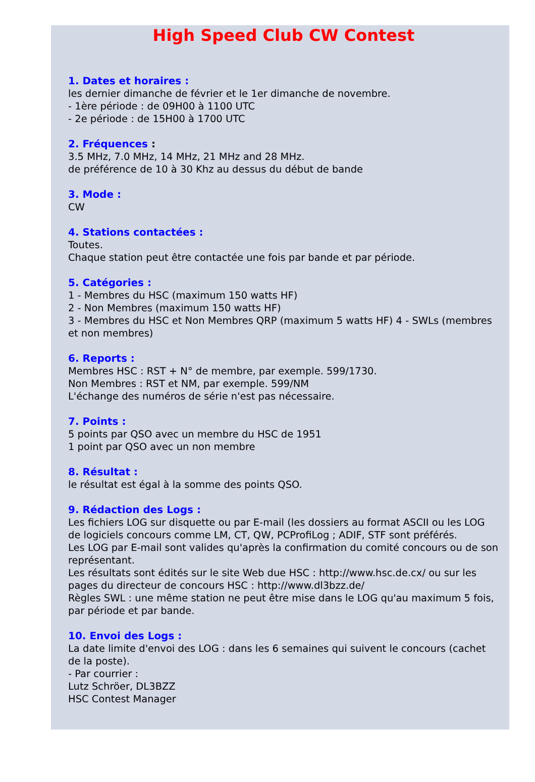High Speed Club CW Contest
1. Dates et horaires :
les dernier dimanche de février et le 1er dimanche de novembre.
- 1ère période : de 09H00 à 1100 UTC
- 2e période : de 15H00 à 1700 UTC
2. Fréquences :
3.5 MHz, 7.0 MHz, 14 MHz, 21 MHz and 28 MHz.
de préférence de 10 à 30 Khz au dessus du début de bande
3. Mode :
CW
4. Stations contactées :
Toutes.
Chaque station peut être contactée une fois par bande et par période.
5. Catégories :
1 - Membres du HSC (maximum 150 watts HF)
2 - Non Membres (maximum 150 watts HF)
3 - Membres du HSC et Non Membres QRP (maximum 5 watts HF) 4 - SWLs (membres et non membres)
6. Reports :
Membres HSC : RST + N° de membre, par exemple. 599/1730.
Non Membres : RST et NM, par exemple. 599/NM
L'échange des numéros de série n'est pas nécessaire.
7. Points :
5 points par QSO avec un membre du HSC de 1951
1 point par QSO avec un non membre
8. Résultat :
le résultat est égal à la somme des points QSO.
9. Rédaction des Logs :
Les fichiers LOG sur disquette ou par E-mail (les dossiers au format ASCII ou les LOG de logiciels concours comme LM, CT, QW, PCProfiLog ; ADIF, STF sont préférés.
Les LOG par E-mail sont valides qu'après la confirmation du comité concours ou de son représentant.
Les résultats sont édités sur le site Web due HSC : http://www.hsc.de.cx/ ou sur les pages du directeur de concours HSC : http://www.dl3bzz.de/
Règles SWL : une même station ne peut être mise dans le LOG qu'au maximum 5 fois, par période et par bande.
10. Envoi des Logs :
La date limite d'envoi des LOG : dans les 6 semaines qui suivent le concours (cachet de la poste).
- Par courrier :
Lutz Schröer, DL3BZZ
HSC Contest Manager